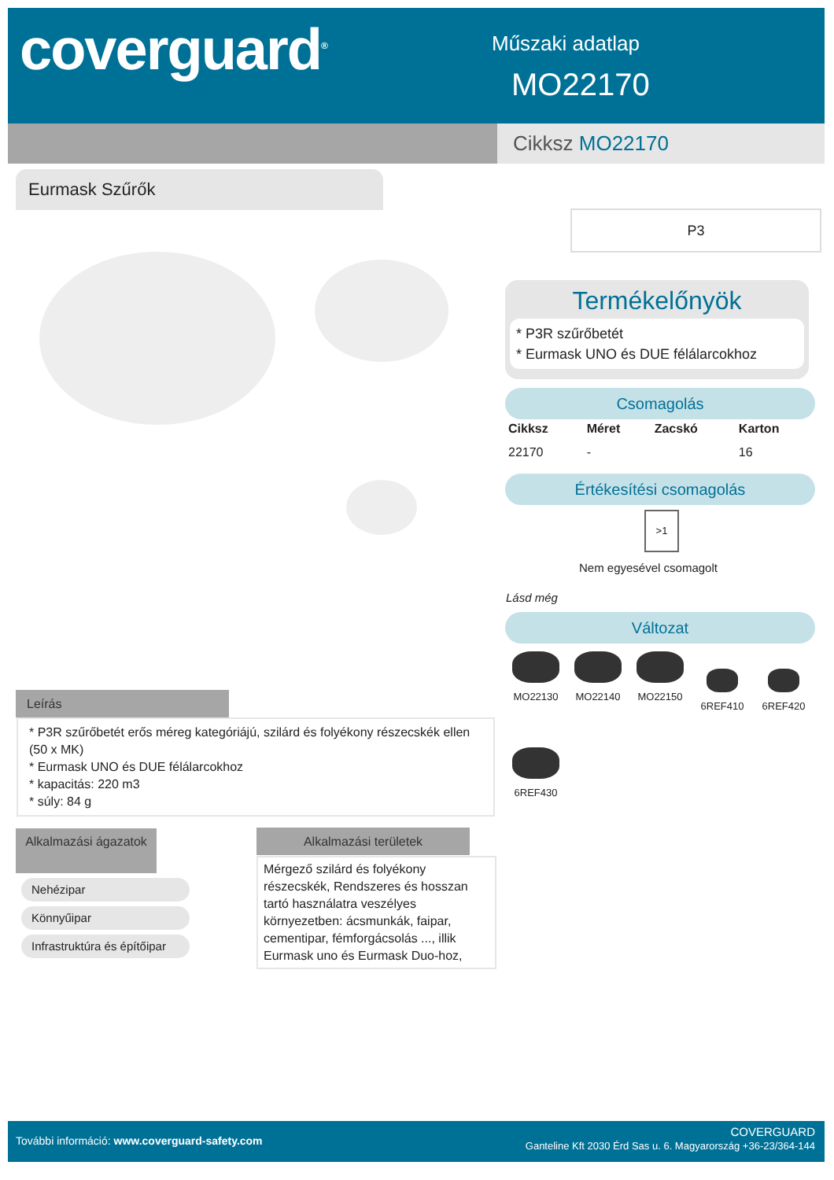coverguard<sup>®</sup> Műszaki adatlap
MO22170
Cikksz MO22170
Eurmask Szűrők
P3
Termékelőnyök
* P3R szűrőbetét
* Eurmask UNO és DUE félálarcokhoz
Csomagolás
| Cikksz | Méret | Zacskó | Karton |
| --- | --- | --- | --- |
| 22170 | - | | 16 |
Értékesítési csomagolás
>1
Nem egyesével csomagolt
Lásd még
Változat
MO22130 MO22140 MO22150
6REF410 6REF420
6REF430
Leírás
* P3R szűrőbetét erős méreg kategóriájú, szilárd és folyékony részecskék ellen (50 x MK)
* Eurmask UNO és DUE félálarcokhoz
* kapacitás: 220 m3
* súly: 84 g
Alkalmazási ágazatok
Nehézipar
Könnyűipar
Infrastruktúra és építőipar
Alkalmazási területek
Mérgező szilárd és folyékony részecskék, Rendszeres és hosszan tartó használatra veszélyes környezetben: ácsmunkák, faipar, cementipar, fémforgácsolás ..., illik Eurmask uno és Eurmask Duo-hoz,
További információ: www.coverguard-safety.com
COVERGUARD
Ganteline Kft 2030 Érd Sas u. 6. Magyarország +36-23/364-144